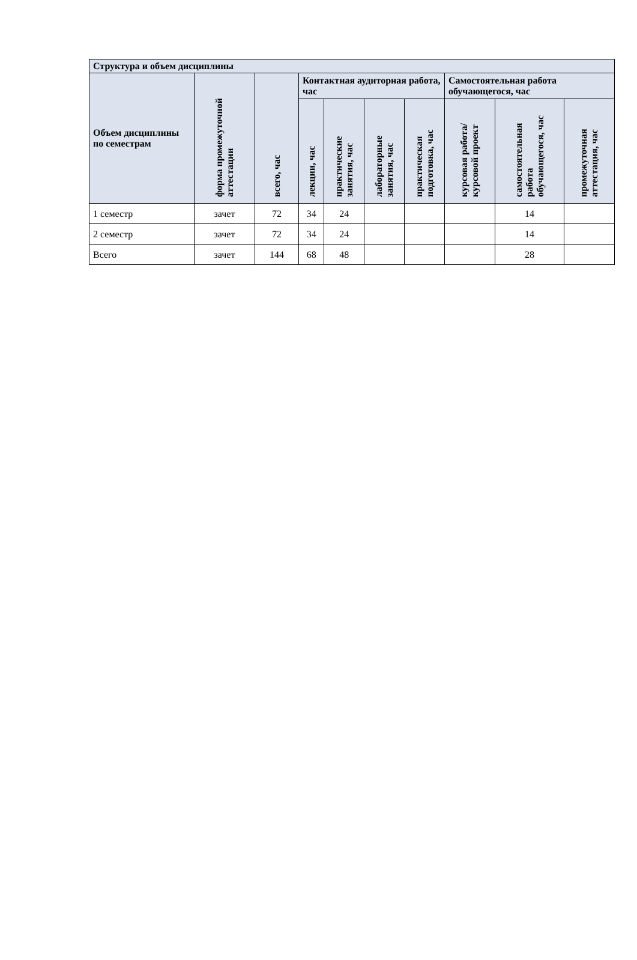| Структура и объем дисциплины | | | | | | | | | |
| --- | --- | --- | --- | --- | --- | --- | --- | --- | --- |
| Объем дисциплины по семестрам | форма промежуточной аттестации | всего, час | Контактная аудиторная работа, час | | | | Самостоятельная работа обучающегося, час | | |
| | | | лекции, час | практические занятия, час | лабораторные занятия, час | практическая подготовка, час | курсовая работа/ курсовой проект | самостоятельная работа обучающегося, час | промежуточная аттестация, час |
| 1 семестр | зачет | 72 | 34 | 24 | | | | 14 | |
| 2 семестр | зачет | 72 | 34 | 24 | | | | 14 | |
| Всего | зачет | 144 | 68 | 48 | | | | 28 | |